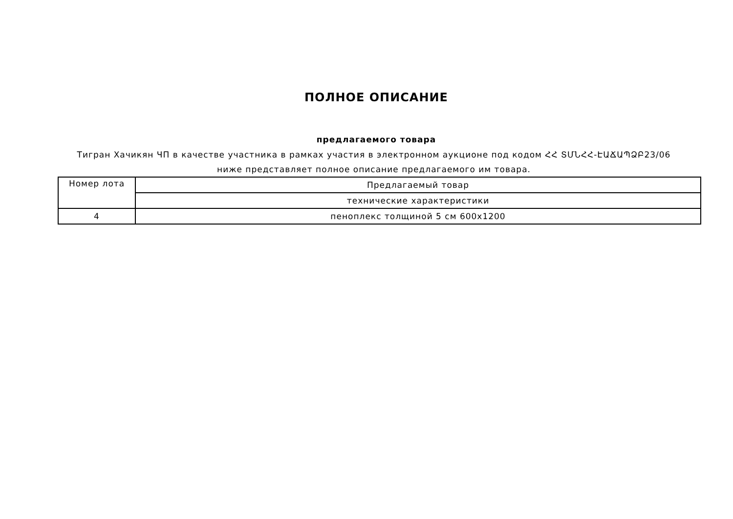ПОЛНОЕ ОПИСАНИЕ
предлагаемого товара
Тигран Хачикян ЧП в качестве участника в рамках участия в электронном аукционе под кодом ՀՀ ՏՄՆՀՀ-ԷԱՃԱՊՁԲ23/06 ниже представляет полное описание предлагаемого им товара.
| Номер лота | Предлагаемый товар |
| | технические характеристики |
| 4 | пеноплекс толщиной 5 см 600x1200 |